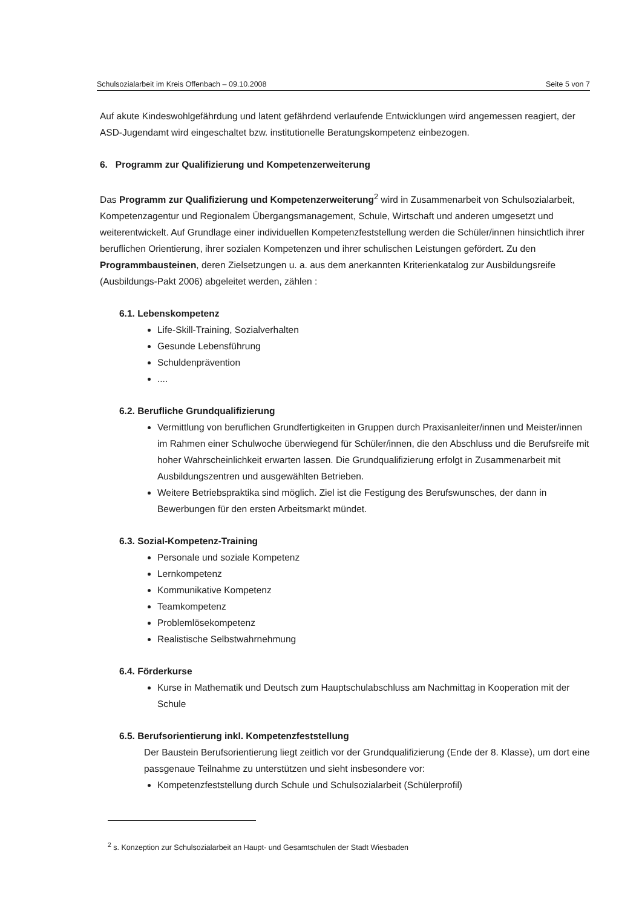Schulsozialarbeit im Kreis Offenbach – 09.10.2008 Seite 5 von 7
Auf akute Kindeswohlgefährdung und latent gefährdend verlaufende Entwicklungen wird angemessen reagiert, der ASD-Jugendamt wird eingeschaltet bzw. institutionelle Beratungskompetenz einbezogen.
6. Programm zur Qualifizierung und Kompetenzerweiterung
Das Programm zur Qualifizierung und Kompetenzerweiterung<sup>2</sup> wird in Zusammenarbeit von Schulsozialarbeit, Kompetenzagentur und Regionalem Übergangsmanagement, Schule, Wirtschaft und anderen umgesetzt und weiterentwickelt. Auf Grundlage einer individuellen Kompetenzfeststellung werden die Schüler/innen hinsichtlich ihrer beruflichen Orientierung, ihrer sozialen Kompetenzen und ihrer schulischen Leistungen gefördert. Zu den Programmbausteinen, deren Zielsetzungen u. a. aus dem anerkannten Kriterienkatalog zur Ausbildungsreife (Ausbildungs-Pakt 2006) abgeleitet werden, zählen :
6.1. Lebenskompetenz
Life-Skill-Training, Sozialverhalten
Gesunde Lebensführung
Schuldenprävention
....
6.2. Berufliche Grundqualifizierung
Vermittlung von beruflichen Grundfertigkeiten in Gruppen durch Praxisanleiter/innen und Meister/innen im Rahmen einer Schulwoche überwiegend für Schüler/innen, die den Abschluss und die Berufsreife mit hoher Wahrscheinlichkeit erwarten lassen. Die Grundqualifizierung erfolgt in Zusammenarbeit mit Ausbildungszentren und ausgewählten Betrieben.
Weitere Betriebspraktika sind möglich. Ziel ist die Festigung des Berufswunsches, der dann in Bewerbungen für den ersten Arbeitsmarkt mündet.
6.3. Sozial-Kompetenz-Training
Personale und soziale Kompetenz
Lernkompetenz
Kommunikative Kompetenz
Teamkompetenz
Problemlösekompetenz
Realistische Selbstwahrnehmung
6.4. Förderkurse
Kurse in Mathematik und Deutsch zum Hauptschulabschluss am Nachmittag in Kooperation mit der Schule
6.5. Berufsorientierung inkl. Kompetenzfeststellung
Der Baustein Berufsorientierung liegt zeitlich vor der Grundqualifizierung (Ende der 8. Klasse), um dort eine passgenaue Teilnahme zu unterstützen und sieht insbesondere vor:
Kompetenzfeststellung durch Schule und Schulsozialarbeit (Schülerprofil)
<sup>2</sup> s. Konzeption zur Schulsozialarbeit an Haupt- und Gesamtschulen der Stadt Wiesbaden